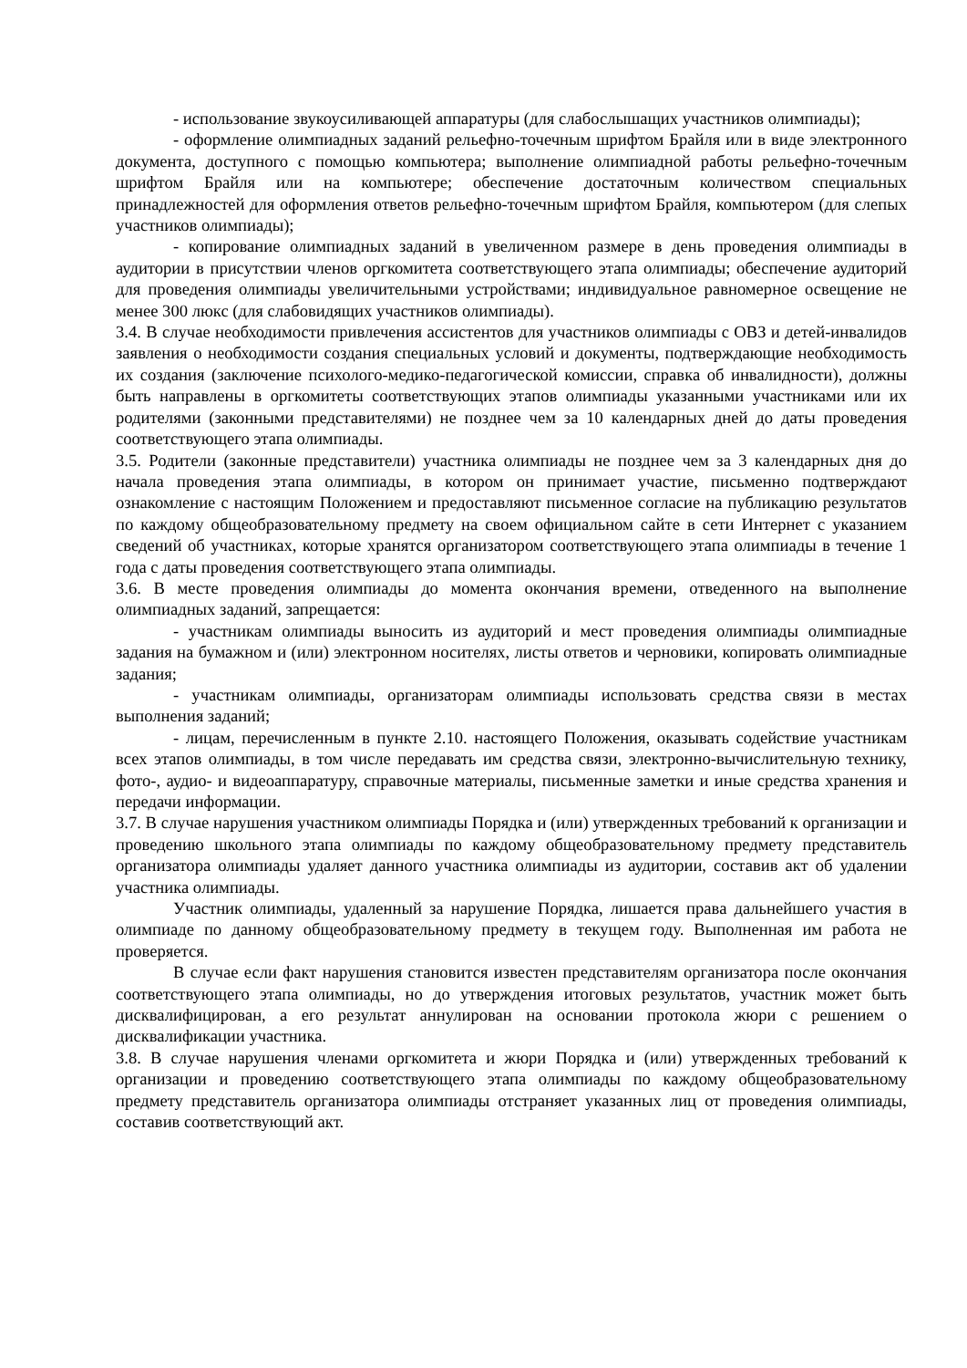- использование звукоусиливающей аппаратуры (для слабослышащих участников олимпиады);
- оформление олимпиадных заданий рельефно-точечным шрифтом Брайля или в виде электронного документа, доступного с помощью компьютера; выполнение олимпиадной работы рельефно-точечным шрифтом Брайля или на компьютере; обеспечение достаточным количеством специальных принадлежностей для оформления ответов рельефно-точечным шрифтом Брайля, компьютером (для слепых участников олимпиады);
- копирование олимпиадных заданий в увеличенном размере в день проведения олимпиады в аудитории в присутствии членов оргкомитета соответствующего этапа олимпиады; обеспечение аудиторий для проведения олимпиады увеличительными устройствами; индивидуальное равномерное освещение не менее 300 люкс (для слабовидящих участников олимпиады).
3.4. В случае необходимости привлечения ассистентов для участников олимпиады с ОВЗ и детей-инвалидов заявления о необходимости создания специальных условий и документы, подтверждающие необходимость их создания (заключение психолого-медико-педагогической комиссии, справка об инвалидности), должны быть направлены в оргкомитеты соответствующих этапов олимпиады указанными участниками или их родителями (законными представителями) не позднее чем за 10 календарных дней до даты проведения соответствующего этапа олимпиады.
3.5. Родители (законные представители) участника олимпиады не позднее чем за 3 календарных дня до начала проведения этапа олимпиады, в котором он принимает участие, письменно подтверждают ознакомление с настоящим Положением и предоставляют письменное согласие на публикацию результатов по каждому общеобразовательному предмету на своем официальном сайте в сети Интернет с указанием сведений об участниках, которые хранятся организатором соответствующего этапа олимпиады в течение 1 года с даты проведения соответствующего этапа олимпиады.
3.6. В месте проведения олимпиады до момента окончания времени, отведенного на выполнение олимпиадных заданий, запрещается:
- участникам олимпиады выносить из аудиторий и мест проведения олимпиады олимпиадные задания на бумажном и (или) электронном носителях, листы ответов и черновики, копировать олимпиадные задания;
- участникам олимпиады, организаторам олимпиады использовать средства связи в местах выполнения заданий;
- лицам, перечисленным в пункте 2.10. настоящего Положения, оказывать содействие участникам всех этапов олимпиады, в том числе передавать им средства связи, электронно-вычислительную технику, фото-, аудио- и видеоаппаратуру, справочные материалы, письменные заметки и иные средства хранения и передачи информации.
3.7. В случае нарушения участником олимпиады Порядка и (или) утвержденных требований к организации и проведению школьного этапа олимпиады по каждому общеобразовательному предмету представитель организатора олимпиады удаляет данного участника олимпиады из аудитории, составив акт об удалении участника олимпиады.
Участник олимпиады, удаленный за нарушение Порядка, лишается права дальнейшего участия в олимпиаде по данному общеобразовательному предмету в текущем году. Выполненная им работа не проверяется.
В случае если факт нарушения становится известен представителям организатора после окончания соответствующего этапа олимпиады, но до утверждения итоговых результатов, участник может быть дисквалифицирован, а его результат аннулирован на основании протокола жюри с решением о дисквалификации участника.
3.8. В случае нарушения членами оргкомитета и жюри Порядка и (или) утвержденных требований к организации и проведению соответствующего этапа олимпиады по каждому общеобразовательному предмету представитель организатора олимпиады отстраняет указанных лиц от проведения олимпиады, составив соответствующий акт.